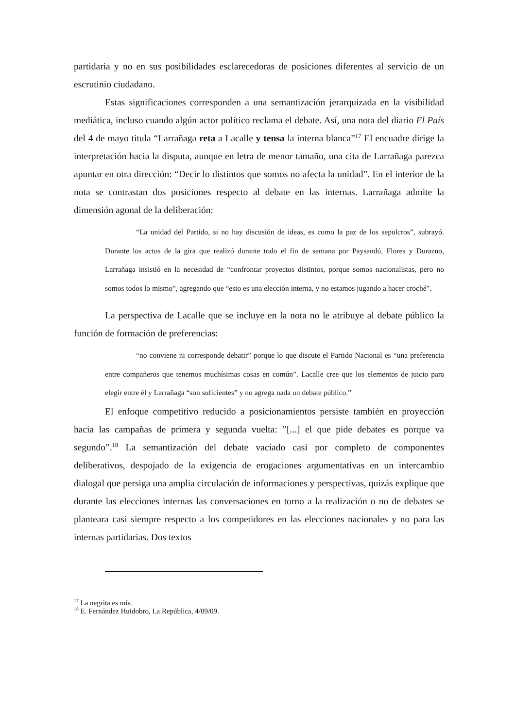partidaria y no en sus posibilidades esclarecedoras de posiciones diferentes al servicio de un escrutinio ciudadano.
Estas significaciones corresponden a una semantización jerarquizada en la visibilidad mediática, incluso cuando algún actor político reclama el debate. Así, una nota del diario El País del 4 de mayo titula “Larrañaga reta a Lacalle y tensa la interna blanca”<sup>17</sup> El encuadre dirige la interpretación hacia la disputa, aunque en letra de menor tamaño, una cita de Larrañaga parezca apuntar en otra dirección: “Decir lo distintos que somos no afecta la unidad”. En el interior de la nota se contrastan dos posiciones respecto al debate en las internas. Larrañaga admite la dimensión agonal de la deliberación:
“La unidad del Partido, si no hay discusión de ideas, es como la paz de los sepulcros”, subrayó. Durante los actos de la gira que realizó durante todo el fin de semana por Paysandú, Flores y Durazno, Larrañaga insistió en la necesidad de “confrontar proyectos distintos, porque somos nacionalistas, pero no somos todos lo mismo”, agregando que “esto es una elección interna, y no estamos jugando a hacer croché”.
La perspectiva de Lacalle que se incluye en la nota no le atribuye al debate público la función de formación de preferencias:
“no conviene ni corresponde debatir” porque lo que discute el Partido Nacional es “una preferencia entre compañeros que tenemos muchísimas cosas en común”. Lacalle cree que los elementos de juicio para elegir entre él y Larrañaga “son suficientes” y no agrega nada un debate público.”
El enfoque competitivo reducido a posicionamientos persiste también en proyección hacia las campañas de primera y segunda vuelta: ”[...] el que pide debates es porque va segundo”.<sup>18</sup> La semantización del debate vaciado casi por completo de componentes deliberativos, despojado de la exigencia de erogaciones argumentativas en un intercambio dialogal que persiga una amplia circulación de informaciones y perspectivas, quizás explique que durante las elecciones internas las conversaciones en torno a la realización o no de debates se planteara casi siempre respecto a los competidores en las elecciones nacionales y no para las internas partidarias. Dos textos
<sup>17</sup> La negrita es mía.
<sup>18</sup> E. Fernández Huidobro, La República, 4/09/09.